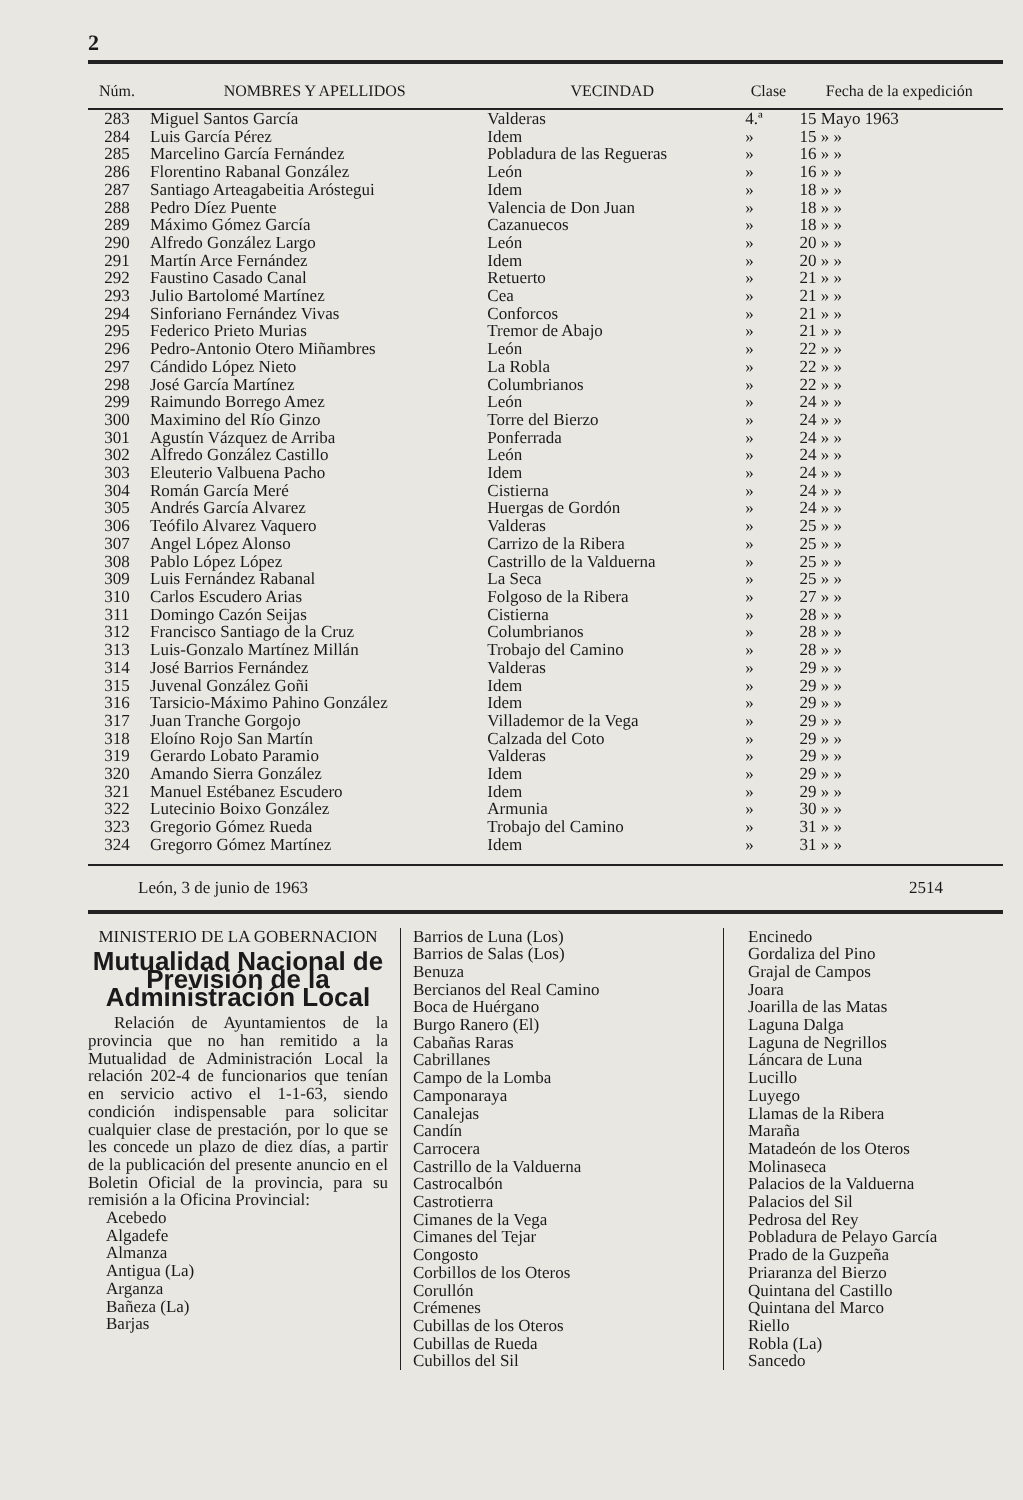2
| Núm. | NOMBRES Y APELLIDOS | VECINDAD | Clase | Fecha de la expedición |
| --- | --- | --- | --- | --- |
| 283 | Miguel Santos García | Valderas | 4.ª | 15 Mayo 1963 |
| 284 | Luis García Pérez | Idem | » | 15 » » |
| 285 | Marcelino García Fernández | Pobladura de las Regueras | » | 16 » » |
| 286 | Florentino Rabanal González | León | » | 16 » » |
| 287 | Santiago Arteagabeitia Aróstegui | Idem | » | 18 » » |
| 288 | Pedro Díez Puente | Valencia de Don Juan | » | 18 » » |
| 289 | Máximo Gómez García | Cazanuecos | » | 18 » » |
| 290 | Alfredo González Largo | León | » | 20 » » |
| 291 | Martín Arce Fernández | Idem | » | 20 » » |
| 292 | Faustino Casado Canal | Retuerto | » | 21 » » |
| 293 | Julio Bartolomé Martínez | Cea | » | 21 » » |
| 294 | Sinforiano Fernández Vivas | Conforcos | » | 21 » » |
| 295 | Federico Prieto Murias | Tremor de Abajo | » | 21 » » |
| 296 | Pedro-Antonio Otero Miñambres | León | » | 22 » » |
| 297 | Cándido López Nieto | La Robla | » | 22 » » |
| 298 | José García Martínez | Columbrianos | » | 22 » » |
| 299 | Raimundo Borrego Amez | León | » | 24 » » |
| 300 | Maximino del Río Ginzo | Torre del Bierzo | » | 24 » » |
| 301 | Agustín Vázquez de Arriba | Ponferrada | » | 24 » » |
| 302 | Alfredo González Castillo | León | » | 24 » » |
| 303 | Eleuterio Valbuena Pacho | Idem | » | 24 » » |
| 304 | Román García Meré | Cistierna | » | 24 » » |
| 305 | Andrés García Alvarez | Huergas de Gordón | » | 24 » » |
| 306 | Teófilo Alvarez Vaquero | Valderas | » | 25 » » |
| 307 | Angel López Alonso | Carrizo de la Ribera | » | 25 » » |
| 308 | Pablo López López | Castrillo de la Valduerna | » | 25 » » |
| 309 | Luis Fernández Rabanal | La Seca | » | 25 » » |
| 310 | Carlos Escudero Arias | Folgoso de la Ribera | » | 27 » » |
| 311 | Domingo Cazón Seijas | Cistierna | » | 28 » » |
| 312 | Francisco Santiago de la Cruz | Columbrianos | » | 28 » » |
| 313 | Luis-Gonzalo Martínez Millán | Trobajo del Camino | » | 28 » » |
| 314 | José Barrios Fernández | Valderas | » | 29 » » |
| 315 | Juvenal González Goñi | Idem | » | 29 » » |
| 316 | Tarsicio-Máximo Pahino González | Idem | » | 29 » » |
| 317 | Juan Tranche Gorgojo | Villademor de la Vega | » | 29 » » |
| 318 | Eloíno Rojo San Martín | Calzada del Coto | » | 29 » » |
| 319 | Gerardo Lobato Paramio | Valderas | » | 29 » » |
| 320 | Amando Sierra González | Idem | » | 29 » » |
| 321 | Manuel Estébanez Escudero | Idem | » | 29 » » |
| 322 | Lutecinio Boixo González | Armunia | » | 30 » » |
| 323 | Gregorio Gómez Rueda | Trobajo del Camino | » | 31 » » |
| 324 | Gregorro Gómez Martínez | Idem | » | 31 » » |
León, 3 de junio de 1963 2514
MINISTERIO DE LA GOBERNACION
Mutualidad Nacional de Previsión de la Administración Local
Relación de Ayuntamientos de la provincia que no han remitido a la Mutualidad de Administración Local la relación 202-4 de funcionarios que tenían en servicio activo el 1-1-63, siendo condición indispensable para solicitar cualquier clase de prestación, por lo que se les concede un plazo de diez días, a partir de la publicación del presente anuncio en el Boletin Oficial de la provincia, para su remisión a la Oficina Provincial:
Acebedo
Algadefe
Almanza
Antigua (La)
Arganza
Bañeza (La)
Barjas
Barrios de Luna (Los)
Barrios de Salas (Los)
Benuza
Bercianos del Real Camino
Boca de Huérgano
Burgo Ranero (El)
Cabañas Raras
Cabrillanes
Campo de la Lomba
Camponaraya
Canalejas
Candín
Carrocera
Castrillo de la Valduerna
Castrocalbón
Castrotierra
Cimanes de la Vega
Cimanes del Tejar
Congosto
Corbillos de los Oteros
Corullón
Crémenes
Cubillas de los Oteros
Cubillas de Rueda
Cubillos del Sil
Encinedo
Gordaliza del Pino
Grajal de Campos
Joara
Joarilla de las Matas
Laguna Dalga
Laguna de Negrillos
Láncara de Luna
Lucillo
Luyego
Llamas de la Ribera
Maraña
Matadeón de los Oteros
Molinaseca
Palacios de la Valduerna
Palacios del Sil
Pedrosa del Rey
Pobladura de Pelayo García
Prado de la Guzpeña
Priaranza del Bierzo
Quintana del Castillo
Quintana del Marco
Riello
Robla (La)
Sancedo